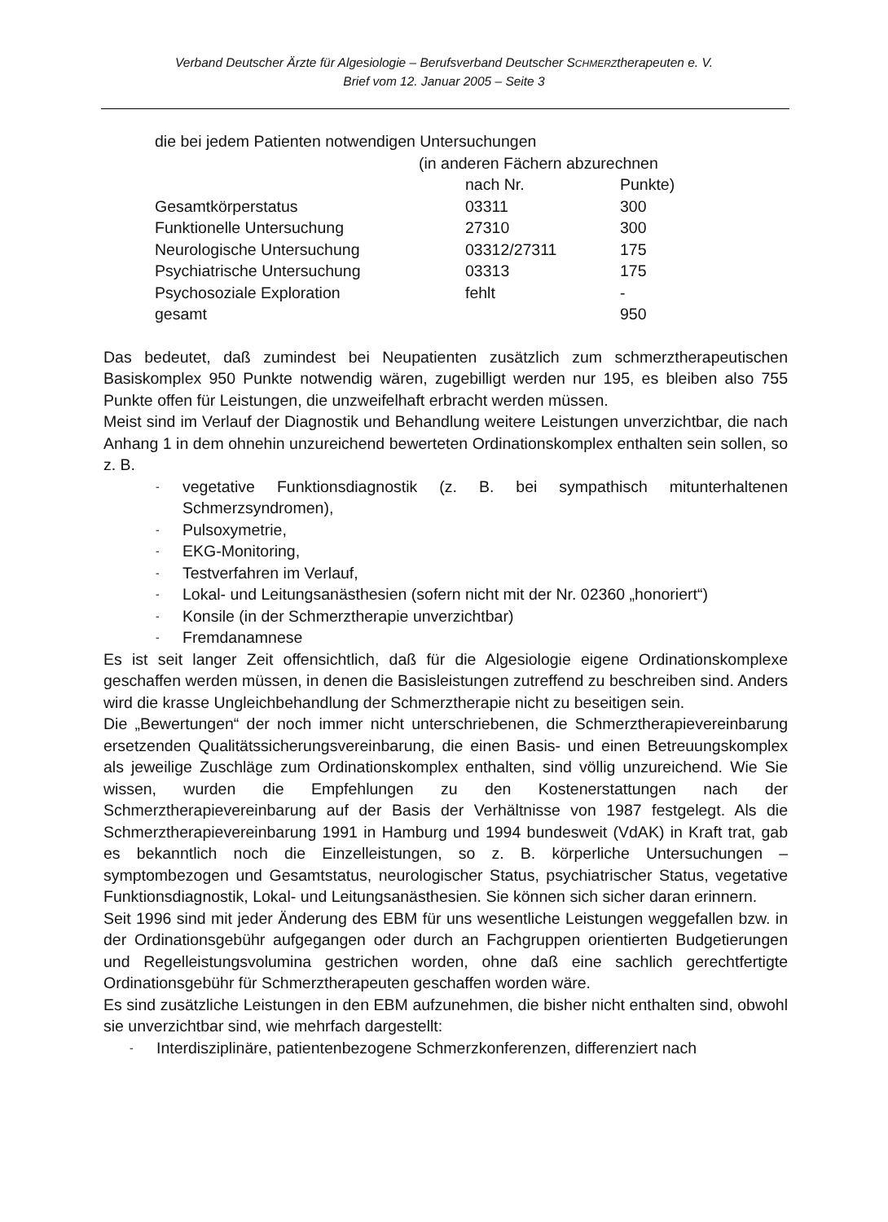Verband Deutscher Ärzte für Algesiologie – Berufsverband Deutscher SCHMERZtherapeuten e. V.
Brief vom 12. Januar 2005 – Seite 3
| die bei jedem Patienten notwendigen Untersuchungen | | |
| | (in anderen Fächern abzurechnen | |
| | nach Nr. | Punkte) |
| Gesamtkörperstatus | 03311 | 300 |
| Funktionelle Untersuchung | 27310 | 300 |
| Neurologische Untersuchung | 03312/27311 | 175 |
| Psychiatrische Untersuchung | 03313 | 175 |
| Psychosoziale Exploration | fehlt | - |
| gesamt | | 950 |
Das bedeutet, daß zumindest bei Neupatienten zusätzlich zum schmerztherapeutischen Basiskomplex 950 Punkte notwendig wären, zugebilligt werden nur 195, es bleiben also 755 Punkte offen für Leistungen, die unzweifelhaft erbracht werden müssen.
Meist sind im Verlauf der Diagnostik und Behandlung weitere Leistungen unverzichtbar, die nach Anhang 1 in dem ohnehin unzureichend bewerteten Ordinationskomplex enthalten sein sollen, so z. B.
- vegetative Funktionsdiagnostik (z. B. bei sympathisch mitunterhaltenen Schmerzsyndromen),
- Pulsoxymetrie,
- EKG-Monitoring,
- Testverfahren im Verlauf,
- Lokal- und Leitungsanästhesien (sofern nicht mit der Nr. 02360 „honoriert“)
- Konsile (in der Schmerztherapie unverzichtbar)
- Fremdanamnese
Es ist seit langer Zeit offensichtlich, daß für die Algesiologie eigene Ordinationskomplexe geschaffen werden müssen, in denen die Basisleistungen zutreffend zu beschreiben sind. Anders wird die krasse Ungleichbehandlung der Schmerztherapie nicht zu beseitigen sein.
Die „Bewertungen“ der noch immer nicht unterschriebenen, die Schmerztherapievereinbarung ersetzenden Qualitätssicherungsvereinbarung, die einen Basis- und einen Betreuungskomplex als jeweilige Zuschläge zum Ordinationskomplex enthalten, sind völlig unzureichend. Wie Sie wissen, wurden die Empfehlungen zu den Kostenerstattungen nach der Schmerztherapievereinbarung auf der Basis der Verhältnisse von 1987 festgelegt. Als die Schmerztherapievereinbarung 1991 in Hamburg und 1994 bundesweit (VdAK) in Kraft trat, gab es bekanntlich noch die Einzelleistungen, so z. B. körperliche Untersuchungen – symptombezogen und Gesamtstatus, neurologischer Status, psychiatrischer Status, vegetative Funktionsdiagnostik, Lokal- und Leitungsanästhesien. Sie können sich sicher daran erinnern.
Seit 1996 sind mit jeder Änderung des EBM für uns wesentliche Leistungen weggefallen bzw. in der Ordinationsgebühr aufgegangen oder durch an Fachgruppen orientierten Budgetierungen und Regelleistungsvolumina gestrichen worden, ohne daß eine sachlich gerechtfertigte Ordinationsgebühr für Schmerztherapeuten geschaffen worden wäre.
Es sind zusätzliche Leistungen in den EBM aufzunehmen, die bisher nicht enthalten sind, obwohl sie unverzichtbar sind, wie mehrfach dargestellt:
- Interdisziplinäre, patientenbezogene Schmerzkonferenzen, differenziert nach